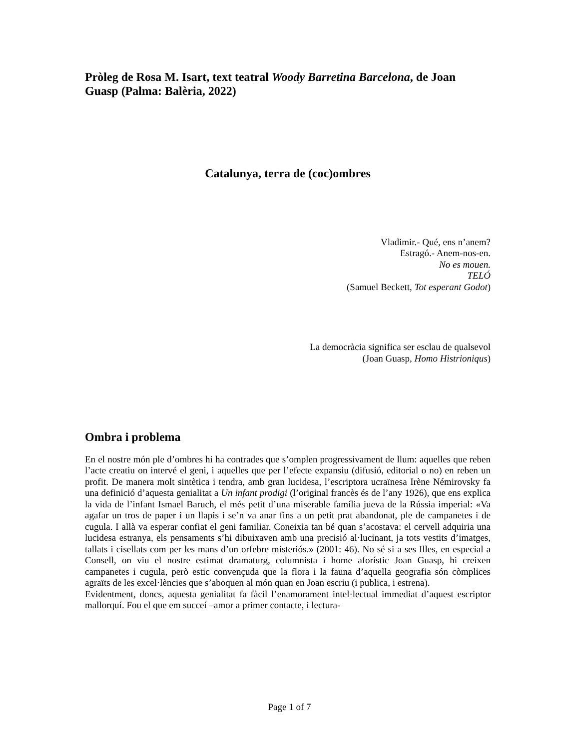Pròleg de Rosa M. Isart, text teatral Woody Barretina Barcelona, de Joan Guasp (Palma: Balèria, 2022)
Catalunya, terra de (coc)ombres
Vladimir.- Qué, ens n’anem?
Estragó.- Anem-nos-en.
No es mouen.
TELÓ
(Samuel Beckett, Tot esperant Godot)
La democràcia significa ser esclau de qualsevol
(Joan Guasp, Homo Histrioniqus)
Ombra i problema
En el nostre món ple d’ombres hi ha contrades que s’omplen progressivament de llum: aquelles que reben l’acte creatiu on intervé el geni, i aquelles que per l’efecte expansiu (difusió, editorial o no) en reben un profit. De manera molt sintètica i tendra, amb gran lucidesa, l’escriptora ucraïnesa Irène Némirovsky fa una definició d’aquesta genialitat a Un infant prodigi (l’original francès és de l’any 1926), que ens explica la vida de l’infant Ismael Baruch, el més petit d’una miserable família jueva de la Rússia imperial: «Va agafar un tros de paper i un llapis i se’n va anar fins a un petit prat abandonat, ple de campanetes i de cugula. I allà va esperar confiat el geni familiar. Coneixia tan bé quan s’acostava: el cervell adquiria una lucidesa estranya, els pensaments s’hi dibuixaven amb una precisió al·lucinant, ja tots vestits d’imatges, tallats i cisellats com per les mans d’un orfebre misteriós.» (2001: 46). No sé si a ses Illes, en especial a Consell, on viu el nostre estimat dramaturg, columnista i home aforístic Joan Guasp, hi creixen campanetes i cugula, però estic convençuda que la flora i la fauna d’aquella geografia són còmplices agraïts de les excel·lències que s’aboquen al món quan en Joan escriu (i publica, i estrena).
Evidentment, doncs, aquesta genialitat fa fàcil l’enamorament intel·lectual immediat d’aquest escriptor mallorquí. Fou el que em succeí –amor a primer contacte, i lectura-
Page 1 of 7